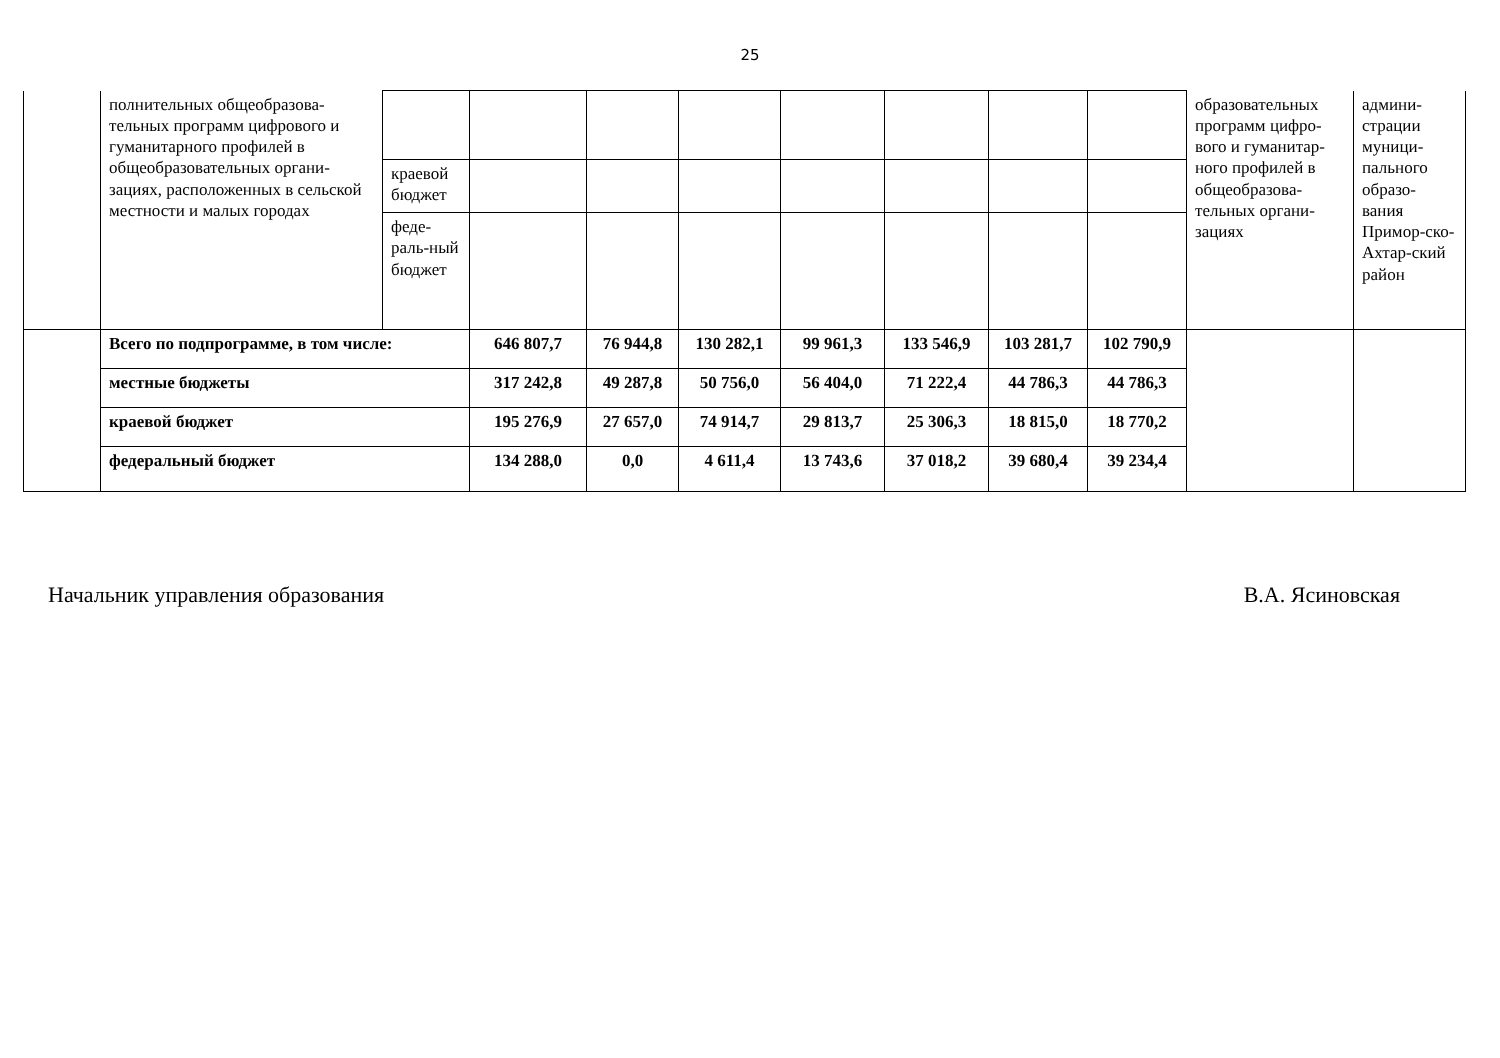25
| | полнительных общеобразова-тельных программ цифрового и гуманитарного профилей в общеобразовательных органи-зациях, расположенных в сельской местности и малых городах | | | | | | | | | образовательных программ цифро-вого и гуманитар-ного профилей в общеобразова-тельных органи-зациях | админи-страции муници-пального образо-вания Примор-ско-Ахтар-ский район |
| | | краевой бюджет | | | | | | | | | |
| | | феде-раль-ный бюджет | | | | | | | | | |
| | Всего по подпрограмме, в том числе: | | 646 807,7 | 76 944,8 | 130 282,1 | 99 961,3 | 133 546,9 | 103 281,7 | 102 790,9 | | |
| | местные бюджеты | | 317 242,8 | 49 287,8 | 50 756,0 | 56 404,0 | 71 222,4 | 44 786,3 | 44 786,3 | | |
| | краевой бюджет | | 195 276,9 | 27 657,0 | 74 914,7 | 29 813,7 | 25 306,3 | 18 815,0 | 18 770,2 | | |
| | федеральный бюджет | | 134 288,0 | 0,0 | 4 611,4 | 13 743,6 | 37 018,2 | 39 680,4 | 39 234,4 | | |
Начальник управления образования В.А. Ясиновская